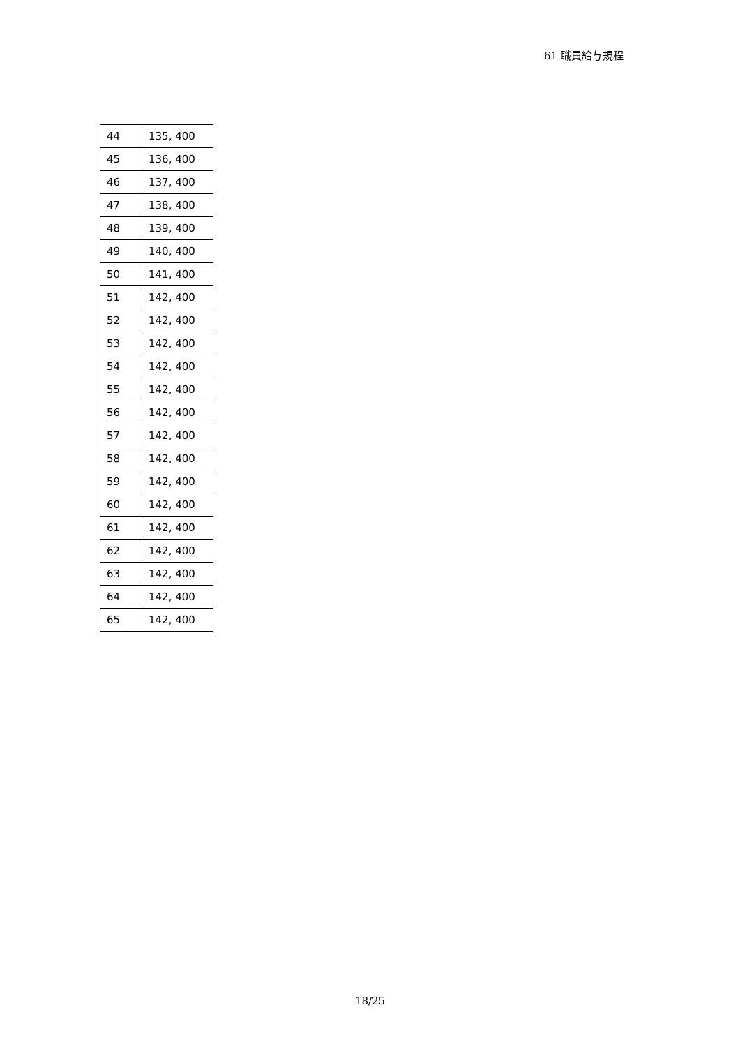61 職員給与規程
| 44 | 135, 400 |
| 45 | 136, 400 |
| 46 | 137, 400 |
| 47 | 138, 400 |
| 48 | 139, 400 |
| 49 | 140, 400 |
| 50 | 141, 400 |
| 51 | 142, 400 |
| 52 | 142, 400 |
| 53 | 142, 400 |
| 54 | 142, 400 |
| 55 | 142, 400 |
| 56 | 142, 400 |
| 57 | 142, 400 |
| 58 | 142, 400 |
| 59 | 142, 400 |
| 60 | 142, 400 |
| 61 | 142, 400 |
| 62 | 142, 400 |
| 63 | 142, 400 |
| 64 | 142, 400 |
| 65 | 142, 400 |
18/25